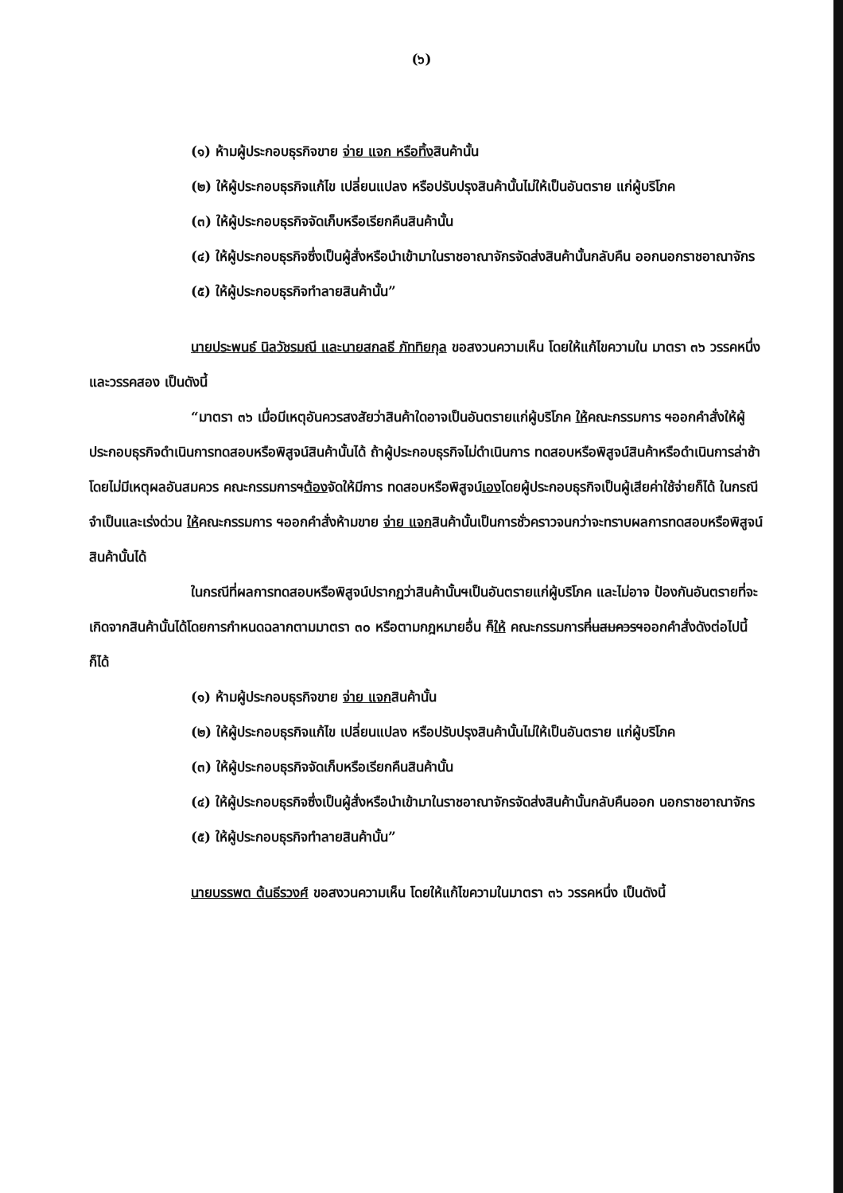(๖)
(๑) ห้ามผู้ประกอบธุรกิจขาย จ่าย แจก หรือทิ้งสินค้านั้น
(๒) ให้ผู้ประกอบธุรกิจแก้ไข เปลี่ยนแปลง หรือปรับปรุงสินค้านั้นไม่ให้เป็นอันตราย แก่ผู้บริโภค
(๓) ให้ผู้ประกอบธุรกิจจัดเก็บหรือเรียกคืนสินค้านั้น
(๔) ให้ผู้ประกอบธุรกิจซึ่งเป็นผู้สั่งหรือนำเข้ามาในราชอาณาจักรจัดส่งสินค้านั้นกลับคืน ออกนอกราชอาณาจักร
(๕) ให้ผู้ประกอบธุรกิจทำลายสินค้านั้น”
นายประพนธ์ นิลวัชรมณี และนายสกลธี ภัททิยกุล ขอสงวนความเห็น โดยให้แก้ไขความใน มาตรา ๓๖ วรรคหนึ่งและวรรคสอง เป็นดังนี้
“มาตรา ๓๖ เมื่อมีเหตุอันควรสงสัยว่าสินค้าใดอาจเป็นอันตรายแก่ผู้บริโภค ให้คณะกรรมการ ฯออกคำสั่งให้ผู้ประกอบธุรกิจดำเนินการทดสอบหรือพิสูจน์สินค้านั้นได้ ถ้าผู้ประกอบธุรกิจไม่ดำเนินการ ทดสอบหรือพิสูจน์สินค้าหรือดำเนินการล่าช้าโดยไม่มีเหตุผลอันสมควร คณะกรรมการฯต้องจัดให้มีการ ทดสอบหรือพิสูจน์เองโดยผู้ประกอบธุรกิจเป็นผู้เสียค่าใช้จ่ายก็ได้ ในกรณีจำเป็นและเร่งด่วน ให้คณะกรรมการ ฯออกคำสั่งห้ามขาย จ่าย แจกสินค้านั้นเป็นการชั่วคราวจนกว่าจะทราบผลการทดสอบหรือพิสูจน์สินค้านั้นได้
ในกรณีที่ผลการทดสอบหรือพิสูจน์ปรากฏว่าสินค้านั้นฯเป็นอันตรายแก่ผู้บริโภค และไม่อาจ ป้องกันอันตรายที่จะเกิดจากสินค้านั้นได้โดยการกำหนดฉลากตามมาตรา ๓๐ หรือตามกฎหมายอื่น ก็ให้ คณะกรรมการที่นสมควรฯออกคำสั่งดังต่อไปนี้ก็ได้
(๑) ห้ามผู้ประกอบธุรกิจขาย จ่าย แจกสินค้านั้น
(๒) ให้ผู้ประกอบธุรกิจแก้ไข เปลี่ยนแปลง หรือปรับปรุงสินค้านั้นไม่ให้เป็นอันตราย แก่ผู้บริโภค
(๓) ให้ผู้ประกอบธุรกิจจัดเก็บหรือเรียกคืนสินค้านั้น
(๔) ให้ผู้ประกอบธุรกิจซึ่งเป็นผู้สั่งหรือนำเข้ามาในราชอาณาจักรจัดส่งสินค้านั้นกลับคืนออก นอกราชอาณาจักร
(๕) ให้ผู้ประกอบธุรกิจทำลายสินค้านั้น”
นายบรรพต ต้นธีรวงศ์ ขอสงวนความเห็น โดยให้แก้ไขความในมาตรา ๓๖ วรรคหนึ่ง เป็นดังนี้